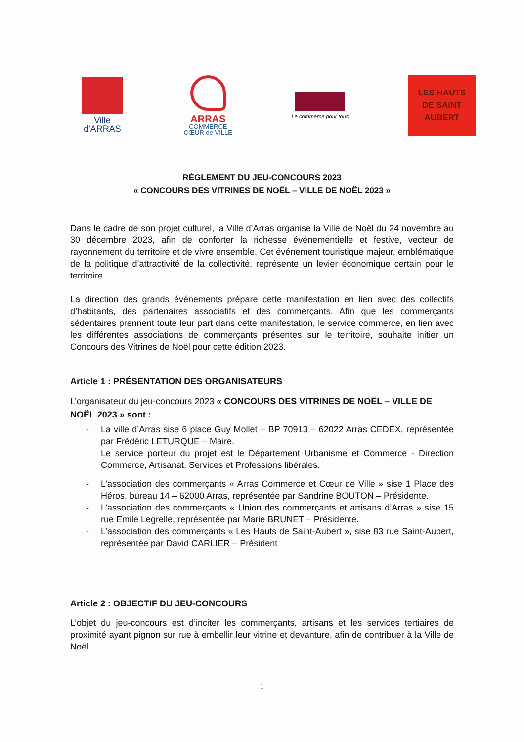Ville
d'ARRAS
ARRAS
COMMERCE
CŒUR de VILLE
Le commerce pour tous
LES HAUTS
DE SAINT
AUBERT
RÈGLEMENT DU JEU-CONCOURS 2023
« CONCOURS DES VITRINES DE NOËL – VILLE DE NOËL 2023 »
Dans le cadre de son projet culturel, la Ville d’Arras organise la Ville de Noël du 24 novembre au 30 décembre 2023, afin de conforter la richesse événementielle et festive, vecteur de rayonnement du territoire et de vivre ensemble. Cet événement touristique majeur, emblématique de la politique d’attractivité de la collectivité, représente un levier économique certain pour le territoire.
La direction des grands événements prépare cette manifestation en lien avec des collectifs d’habitants, des partenaires associatifs et des commerçants. Afin que les commerçants sédentaires prennent toute leur part dans cette manifestation, le service commerce, en lien avec les différentes associations de commerçants présentes sur le territoire, souhaite initier un Concours des Vitrines de Noël pour cette édition 2023.
Article 1 : PRÉSENTATION DES ORGANISATEURS
L’organisateur du jeu-concours 2023 « CONCOURS DES VITRINES DE NOËL – VILLE DE NOËL 2023 » sont :
- La ville d’Arras sise 6 place Guy Mollet – BP 70913 – 62022 Arras CEDEX, représentée par Frédéric LETURQUE – Maire.
Le service porteur du projet est le Département Urbanisme et Commerce - Direction Commerce, Artisanat, Services et Professions libérales.
- L’association des commerçants « Arras Commerce et Cœur de Ville » sise 1 Place des Héros, bureau 14 – 62000 Arras, représentée par Sandrine BOUTON – Présidente.
- L’association des commerçants « Union des commerçants et artisans d’Arras » sise 15 rue Emile Legrelle, représentée par Marie BRUNET – Présidente.
- L’association des commerçants « Les Hauts de Saint-Aubert », sise 83 rue Saint-Aubert, représentée par David CARLIER – Président
Article 2 : OBJECTIF DU JEU-CONCOURS
L’objet du jeu-concours est d’inciter les commerçants, artisans et les services tertiaires de proximité ayant pignon sur rue à embellir leur vitrine et devanture, afin de contribuer à la Ville de Noël.
1